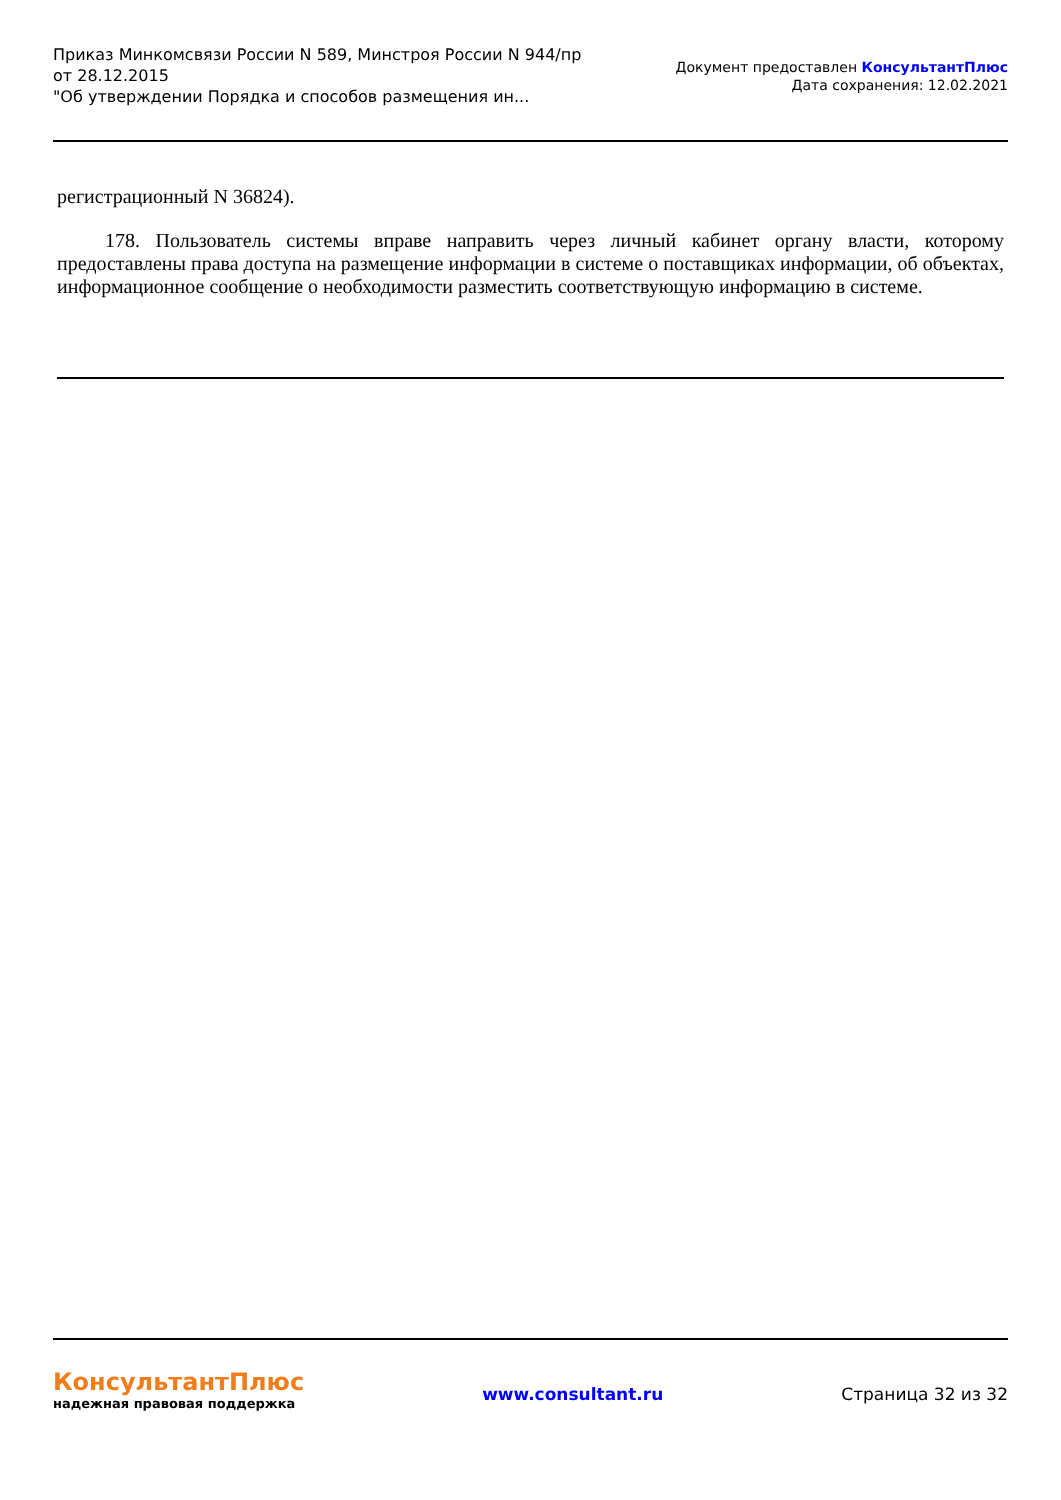Приказ Минкомсвязи России N 589, Минстроя России N 944/пр
от 28.12.2015
"Об утверждении Порядка и способов размещения ин...
Документ предоставлен КонсультантПлюс
Дата сохранения: 12.02.2021
регистрационный N 36824).
178. Пользователь системы вправе направить через личный кабинет органу власти, которому предоставлены права доступа на размещение информации в системе о поставщиках информации, об объектах, информационное сообщение о необходимости разместить соответствующую информацию в системе.
КонсультантПлюс
надежная правовая поддержка
www.consultant.ru Страница 32 из 32